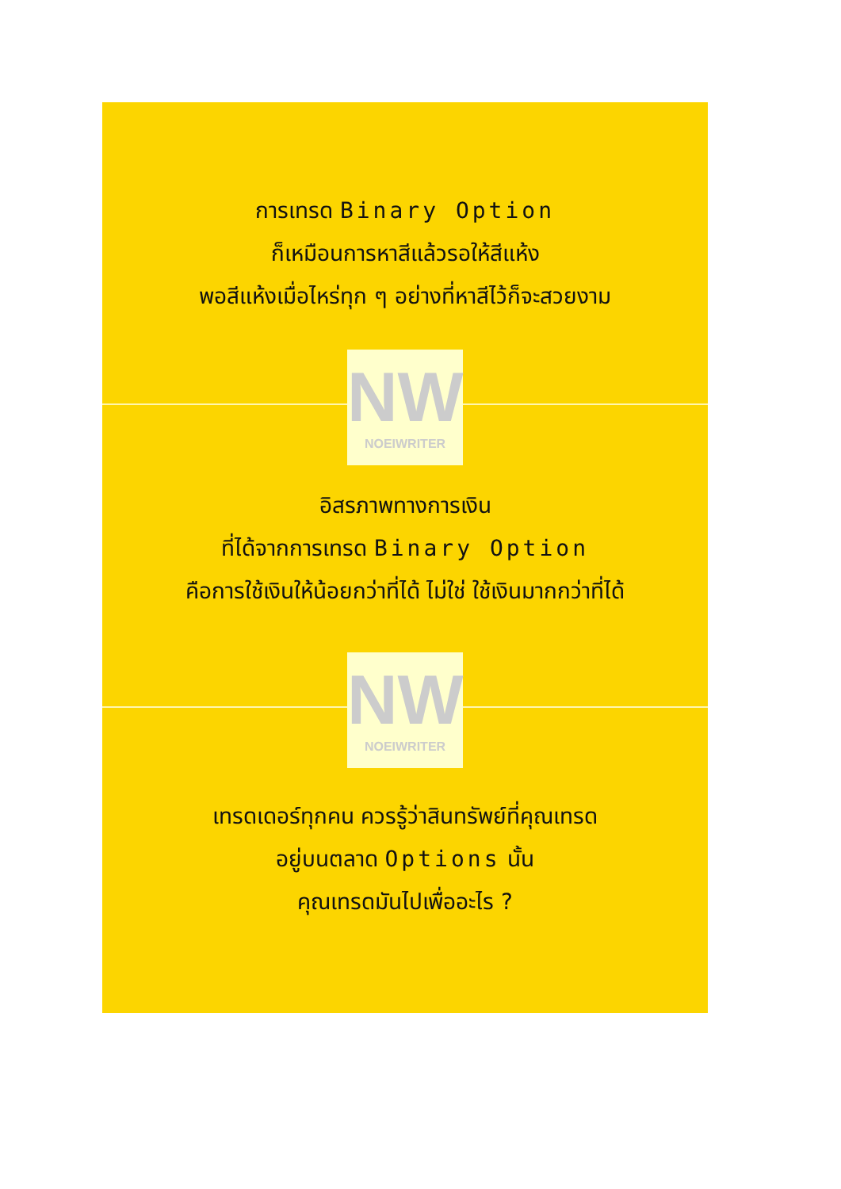การเทรด Binary Option
ก็เหมือนการหาสีแล้วรอให้สีแห้ง
พอสีแห้งเมื่อไหร่ทุก ๆ อย่างที่หาสีไว้ก็จะสวยงาม
NW
NOEIWRITER
อิสรภาพทางการเงิน
ที่ได้จากการเทรด Binary Option
คือการใช้เงินให้น้อยกว่าที่ได้ ไม่ใช่ ใช้เงินมากกว่าที่ได้
NW
NOEIWRITER
เทรดเดอร์ทุกคน ควรรู้ว่าสินทรัพย์ที่คุณเทรด
อยู่บนตลาด Options นั้น
คุณเทรดมันไปเพื่ออะไร ?